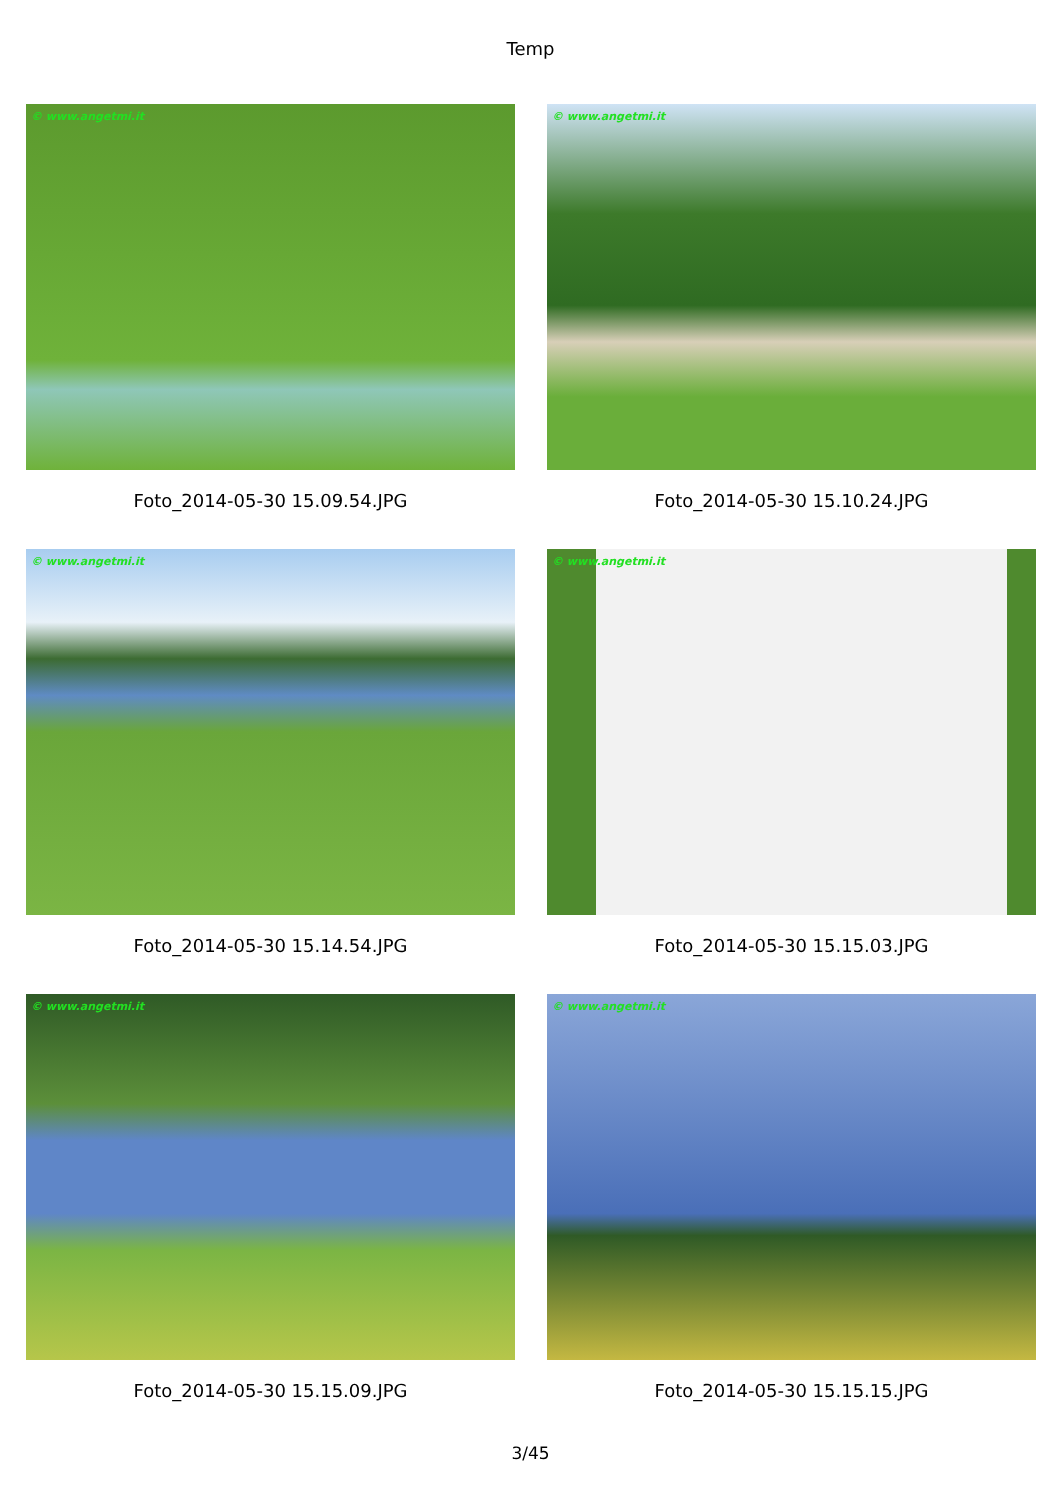Temp
© www.angetmi.it
Foto_2014-05-30 15.09.54.JPG
© www.angetmi.it
Foto_2014-05-30 15.10.24.JPG
© www.angetmi.it
Foto_2014-05-30 15.14.54.JPG
© www.angetmi.it
Foto_2014-05-30 15.15.03.JPG
© www.angetmi.it
Foto_2014-05-30 15.15.09.JPG
© www.angetmi.it
Foto_2014-05-30 15.15.15.JPG
3/45